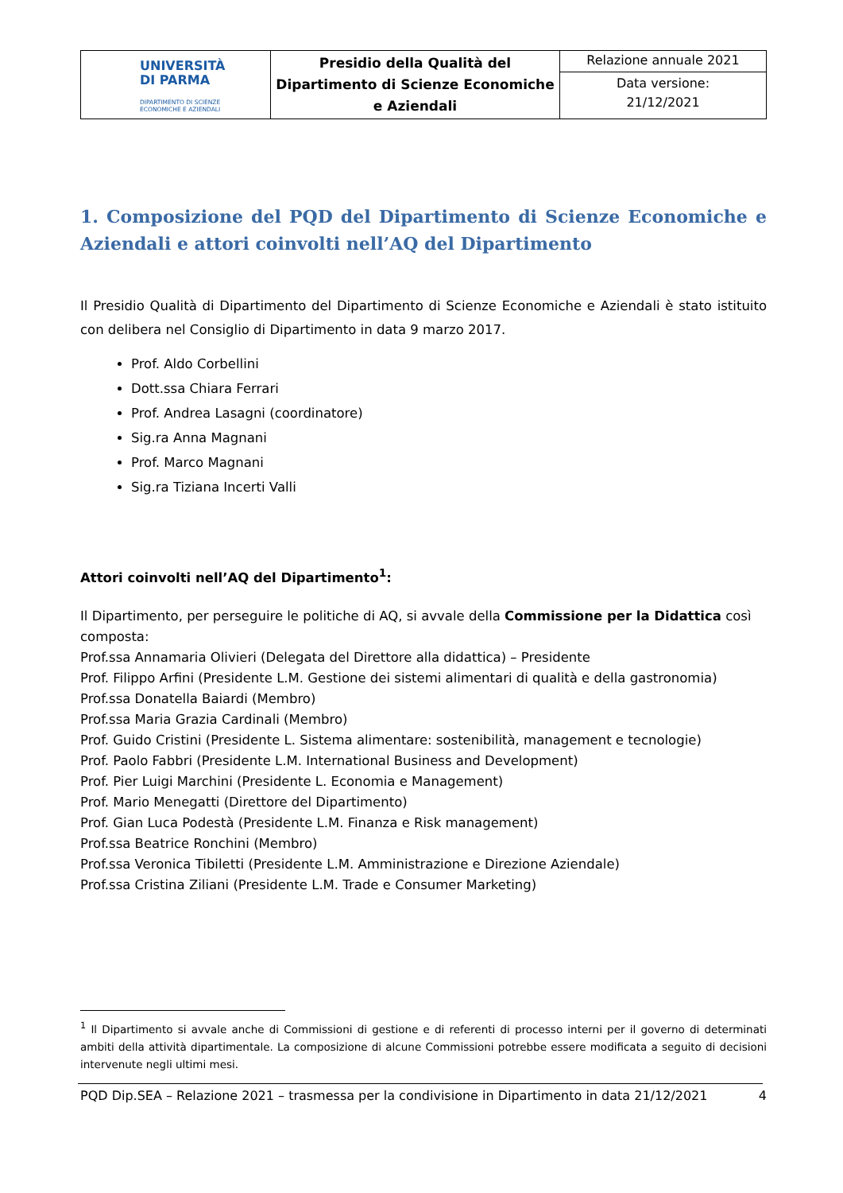| UNIVERSITÀ DI PARMA DIPARTIMENTO DI SCIENZE ECONOMICHE E AZIENDALI | Presidio della Qualità del Dipartimento di Scienze Economiche e Aziendali | Relazione annuale 2021 |
| | | Data versione: 21/12/2021 |
1. Composizione del PQD del Dipartimento di Scienze Economiche e Aziendali e attori coinvolti nell’AQ del Dipartimento
Il Presidio Qualità di Dipartimento del Dipartimento di Scienze Economiche e Aziendali è stato istituito con delibera nel Consiglio di Dipartimento in data 9 marzo 2017.
Prof. Aldo Corbellini
Dott.ssa Chiara Ferrari
Prof. Andrea Lasagni (coordinatore)
Sig.ra Anna Magnani
Prof. Marco Magnani
Sig.ra Tiziana Incerti Valli
Attori coinvolti nell’AQ del Dipartimento<sup>1</sup>:
Il Dipartimento, per perseguire le politiche di AQ, si avvale della Commissione per la Didattica così composta:
Prof.ssa Annamaria Olivieri (Delegata del Direttore alla didattica) – Presidente
Prof. Filippo Arfini (Presidente L.M. Gestione dei sistemi alimentari di qualità e della gastronomia)
Prof.ssa Donatella Baiardi (Membro)
Prof.ssa Maria Grazia Cardinali (Membro)
Prof. Guido Cristini (Presidente L. Sistema alimentare: sostenibilità, management e tecnologie)
Prof. Paolo Fabbri (Presidente L.M. International Business and Development)
Prof. Pier Luigi Marchini (Presidente L. Economia e Management)
Prof. Mario Menegatti (Direttore del Dipartimento)
Prof. Gian Luca Podestà (Presidente L.M. Finanza e Risk management)
Prof.ssa Beatrice Ronchini (Membro)
Prof.ssa Veronica Tibiletti (Presidente L.M. Amministrazione e Direzione Aziendale)
Prof.ssa Cristina Ziliani (Presidente L.M. Trade e Consumer Marketing)
<sup>1</sup> Il Dipartimento si avvale anche di Commissioni di gestione e di referenti di processo interni per il governo di determinati ambiti della attività dipartimentale. La composizione di alcune Commissioni potrebbe essere modificata a seguito di decisioni intervenute negli ultimi mesi.
PQD Dip.SEA – Relazione 2021 – trasmessa per la condivisione in Dipartimento in data 21/12/2021 4